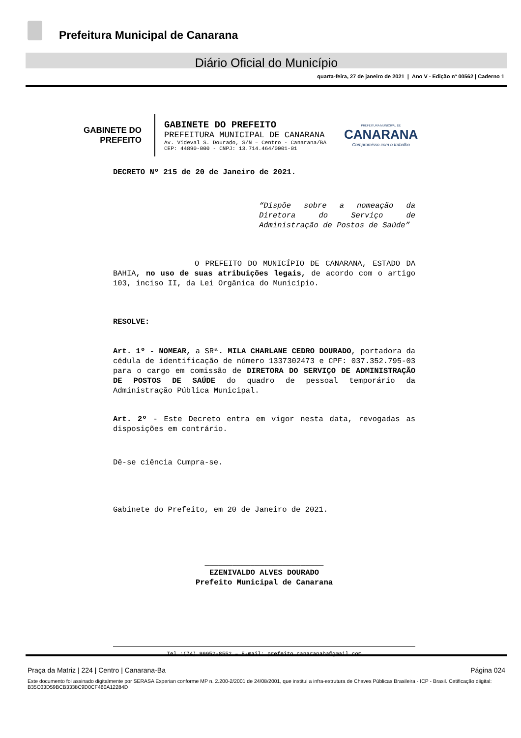Prefeitura Municipal de Canarana
Diário Oficial do Município
quarta-feira, 27 de janeiro de 2021 | Ano V - Edição nº 00562 | Caderno 1
GABINETE DO
PREFEITO
GABINETE DO PREFEITO
PREFEITURA MUNICIPAL DE CANARANA
Av. Videval S. Dourado, S/N – Centro - Canarana/BA
CEP: 44890-000 - CNPJ: 13.714.464/0001-01
PREFEITURA MUNICIPAL DE
CANARANA
Compromisso com o trabalho
DECRETO Nº 215 de 20 de Janeiro de 2021.
“Dispõe sobre a nomeação da Diretora do Serviço de Administração de Postos de Saúde”
O PREFEITO DO MUNICÍPIO DE CANARANA, ESTADO DA BAHIA, no uso de suas atribuições legais, de acordo com o artigo 103, inciso II, da Lei Orgânica do Município.
RESOLVE:
Art. 1º - NOMEAR, a SRª. MILA CHARLANE CEDRO DOURADO, portadora da cédula de identificação de número 1337302473 e CPF: 037.352.795-03 para o cargo em comissão de DIRETORA DO SERVIÇO DE ADMINISTRAÇÃO DE POSTOS DE SAÚDE do quadro de pessoal temporário da Administração Pública Municipal.
Art. 2º - Este Decreto entra em vigor nesta data, revogadas as disposições em contrário.
Dê-se ciência Cumpra-se.
Gabinete do Prefeito, em 20 de Janeiro de 2021.
__________________________
EZENIVALDO ALVES DOURADO
Prefeito Municipal de Canarana
Tel.:(74) 99952-8552 – E-mail: prefeito.canaranaba@gmail.com
Praça da Matriz | 224 | Centro | Canarana-Ba Página 024
Este documento foi assinado digitalmente por SERASA Experian conforme MP n. 2.200-2/2001 de 24/08/2001, que institui a infra-estrutura de Chaves Públicas Brasileira - ICP - Brasil. Cetificação diigital: B35C03D59BCB3338C9D0CF460A12284D